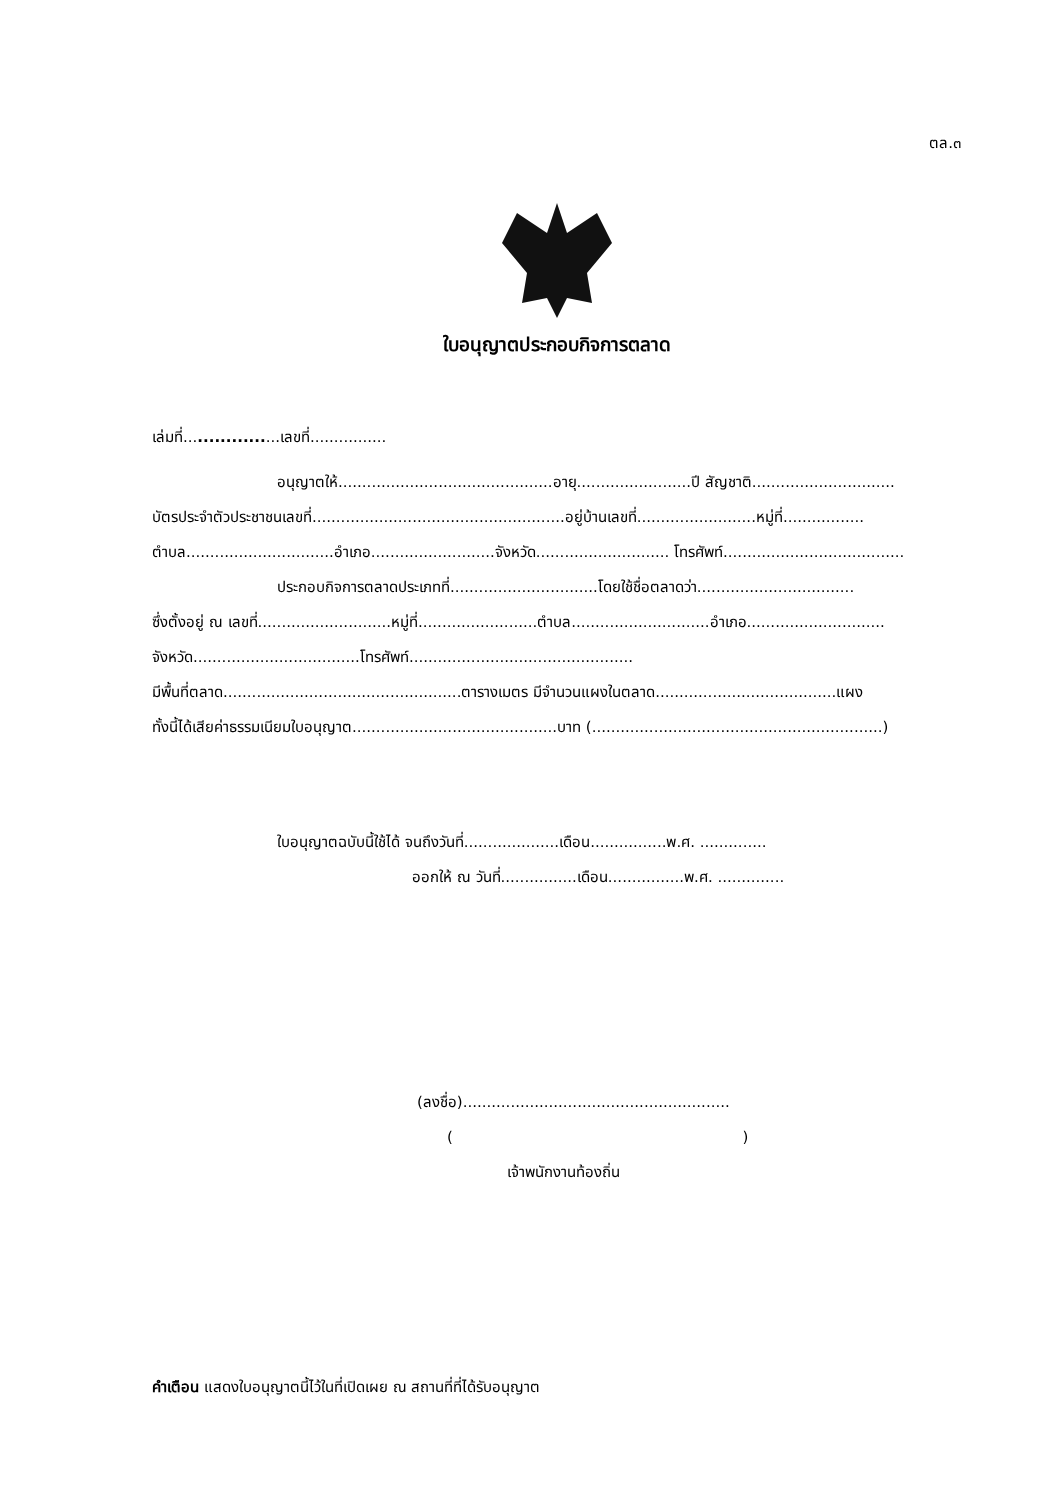ตล.๓
ใบอนุญาตประกอบกิจการตลาด
เล่มที่..................เลขที่................
อนุญาตให้.............................................อายุ........................ปี สัญชาติ..............................
บัตรประจำตัวประชาชนเลขที่.....................................................อยู่บ้านเลขที่.........................หมู่ที่.................
ตำบล...............................อำเภอ..........................จังหวัด............................ โทรศัพท์......................................
ประกอบกิจการตลาดประเภทที่...............................โดยใช้ชื่อตลาดว่า.................................
ซึ่งตั้งอยู่ ณ เลขที่............................หมู่ที่.........................ตำบล.............................อำเภอ.............................
จังหวัด...................................โทรศัพท์...............................................
มีพื้นที่ตลาด..................................................ตารางเมตร มีจำนวนแผงในตลาด......................................แผง
ทั้งนี้ได้เสียค่าธรรมเนียมใบอนุญาต...........................................บาท (.............................................................)
ใบอนุญาตฉบับนี้ใช้ได้ จนถึงวันที่....................เดือน................พ.ศ. ..............
ออกให้ ณ วันที่................เดือน................พ.ศ. ..............
(ลงชื่อ)........................................................
( )
เจ้าพนักงานท้องถิ่น
คำเตือน แสดงใบอนุญาตนี้ไว้ในที่เปิดเผย ณ สถานที่ที่ได้รับอนุญาต